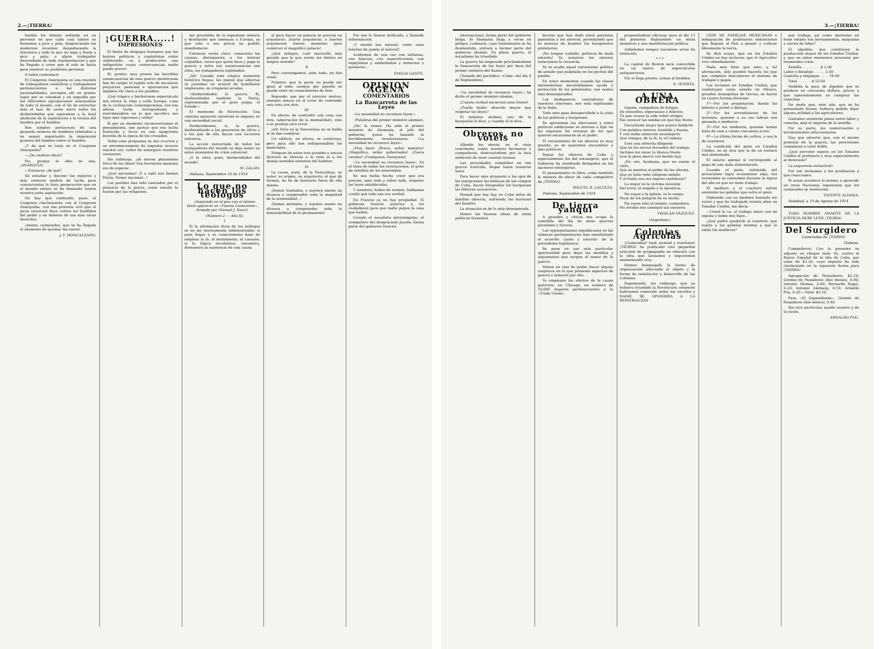2.—¡TIERRA!
fundan los ideales soñando en un porvenir en que cada cual labore su bienestar a pico y pala, despreciando los modernos inventos, despedazando la literatura y todo lo que no sepa y huela a pico y pala; o algún trabajador desconfiado de toda representación y que ha llegado a creer que él solo se basta para resolver su problema personal.
A todos contestaré:
El Congreso Anarquista es una reunión de trabajadores científicos y trabajadores pertenecientes a las distintas nacionalidades, enviados allí en primer lugar por su voluntad y en segundo por las diferentes agrupaciones anarquistas de todo el mundo, con el fin de estrechar más el lazo de unión entre todos los desheredados que aspiramos a la total abolición de la explotación y la tiranía del hombre por el hombre.
Son simples portavoces de una pequeña minoría de hombres rebelados a no seguir soportando la imposición grosera del hombre sobre el hombre.
¿Y de qué se trata en el Congreso Anarquista?
—¿De unificar ideas?
No, porque la idea es una, ¡ANARQUÍA!
—Entonces ¿de qué?
De estudiar y discutir los mejores y más certeros medios de lucha para contrarrestar la fiera persecución que en el mundo entero se ha desatado contra nuestra justa aspiración.
No hay que confundir, pues, el Congreso charlatanista con el Congreso Anarquista, con esa protesta viril que el paria universal hace contra los bandidos del poder y en defensa de sus más caros derechos.
¡Animo, camaradas, que se ha llegado el momento de quemar las naves!
J. F. MONCALEANO.
¡GUERRA.....!
IMPRESIONES
El festín de despojos humanos que los buitres políticos y capitalistas están celebrando, va a producirles una indigestión cuyas consecuencias nadie puede prever.
Sí, pronto, muy pronto las horribles consecuencias de esta guerra monstruosa han de rasgar el tupido velo de seculares prejuicios, pasiones e ignorancias que impiden ver claro a los pueblos.
¡Qué trágico y bochornoso espectáculo nos ofrece la vieja y culta Europa, cuna de la civilización contemporánea, con esa odiosa lucha retrogradante y exterminadora en la que sacrifica sus hijos más vigorosos y útiles!
Si por un momento reconcentramos el pensamiento, nos parece que esa lucha fratricida y feroz es una sangrienta leyenda de la época de los cruzados.
Todas esas preguntas se nos ocurren y un estremecimiento de angustia recorre nuestro ser, cubre de amargura nuestros corazones.
Sin embargo, ¡oh eterno platonismo lírico de las ideas! Esa horrorosa matanza era de esperar.
¿Qué sarcasmo! ¡Y a todo eso llaman Patria, Honor nacional...!
Los pueblos han sido castrados por el prejuicio de la patria, como antaño lo fueron por las religiones.
ser precedida de la espantosa miseria y desolación que amenaza a Europa, ya que sólo a ese precio ha podido manifestarse.
Entonces verán claro: conocerán las causas; distinguirán a los buitres culpables; verán que quien hace y paga la guerra y sufre sus consecuencias son ellos, los trabajadores explotados.
¡Ah! Cuando este trágico momento histórico llegue, las manos que abiertas se juntaban en actitud de humillante implorante, se crisparán airadas.
«Desheredados: la guerra. Sí, desheredados también la Patria, representada por el gran pulpo, el Estado.»
El momento de Revolución. Una violenta agitación universal se impone; es una necesidad social.
Desheredemos, sí, la guerra, desheredando a los guerreros de oficio y a los que de ella hacen una lucrativa industria.
La acción concertada de todos los trabajadores del mundo se deja sentir en estos momentos de crisis universal.
¡A la obra, pues, desheredados del mundo!
M. GALÁN.
Habana, Septiembre 10 de 1914
Lo que no hacen los teólogos
(Inspirado en el que con el mismo título apareció en «Fuerza Consciente», firmado por Manuel J. Sauri).
(Número 2 — Año II).
I
Si la afirmación dicta de los teólogos es en ser eternamente indemostrable; si para llegar a su conocimiento hase de emplear la fe, el sentimiento, el corazón; si la lógica escolástica, casuística, demuestra la existencia de una causa.
al para hacer un palacio se precisó un arquitecto, ¡fuerte arquitecto, o fuertes arquitectos fueron menester para construir el magnífico palacio!
¿Qué milagro, cuál maravilla más grande que lo que existe sin límites en ningún sentido?
II
Pero convengamos, ante todo, en dos cosas.
Primero: que la parte no puede ser igual al todo; aunque por aquella se pueda venir en conocimiento de éste.
Segundo: que por el anterior motivo, siempre estuvo en el error de confundir una cosa con otra.
III
En efecto; de confundir una cosa con otra, (aberración de la mentalidad), vino o se produjo otro error.
¡Ah! Pero en la Naturaleza no se habla ni se dan nombres.
Un edificio, en efecto, se construye, pero para ello son indispensables los materiales.
Ninguno de estos tres grandes y únicos factores se ofrecen a la vista ni a los demás sentidos externos del hombre.
IV
La causa, pues, de la Naturaleza, su autor, su origen, su arquitecto, el que dá formas, no ha de buscarse fuera de ella misma.
¡Somos limitados, y nuestra mente no alcanza a comprender toda la magnitud de la inmensidad...!
¡Somos mortales, y nuestra mente no alcanza a comprender toda la inmutabilidad de lo permanente!
Por eso lo hemos deificado, y llamado sobrenatural.
¡Y siendo tan natural, como unas lonchas de jamón al natural!
Acabemos de una vez con sofismas, con falacias, con supersticiones, con espejismos y simbolismos y misterios y quimeras...
EMILIO GANTE.
OPINION AGENA
COMENTARIOS
La Bancarrota de las Leyes
«La necesidad no reconoce leyes.»
(Palabras del primer ministro alemán).
¡Ah! la teneis. Ha sido el primer ministro de Alemania, el jefe del gobierno, quien ha lanzado la terriblemente revolucionaria: «La necesidad no reconoce leyes».
¡Muy bien! ¡Bravo, señor ministro! ¡Magnífico, señor gobernante! ¡Fuera caretas! ¡Franqueza, franqueza!
«La necesidad no reconoce leyes». Es el lema de todas las revoluciones, el grito de rebeldía de los miserables.
Se nos había hecho creer que era preciso, ante todo y sobre todo, respetar las leyes establecidas.
Y nosotros, bobos de remate, hablamos creído que todo eso era verdad.
En Francia ya no hay propiedad. El gobierno francés autoriza a los ciudadanos para que nadie pague la casa que habita.
Gurado el socialista intransigente, el compañero del desgraciado Jaurés, forma parte del gobierno francés.
3.—¡TIERRA!
internacional, forma parte del gobierno belga. Si Alemania llega a verse en peligro, Liebneck, cuyo fusilamiento se ha desmentido, entrará a formar parte del gobierno alemán. En plena guerra, el socialismo ha triunfado.
La guerra ha empezado proclamándose la bancarrota de las leyes por boca del primer ministro del Kaiser.
(Tomado del periódico «Cuba» del día 4 de Septiembre).
«La necesidad no reconoce leyes», ha dicho el primer ministro alemán.
¡Cuánta verdad encierran esas frases!
¿Puede haber absurdo mayor que respetar las leyes?
El ministro alemán, uno de la burguesía lo dice, y cuando él lo dice...
Obreros, no votéis
Allende los mares, en el viejo continente, están nuestros hermanos y compañeros, destruyéndose por la loca ambición de unos cuantos tiranos.
Las atrocidades cometidas en esa guerra fraticida, llegan hasta nuestros lares.
Para hacer más atrayente a los ojos de los inmigrantes las bellezas de los campos de Cuba, hacen fotografiar los burgueses las fábricas azucareras.
Pensad que hoy hay en Cuba miles de familias obreras, sufriendo los horrores del hambre.
La situación es de lo más desesperada.
Vemos las buenas obras de estos políticos farsantes.
lección que han dado estos patriotas paniestas a los obreros, permitiendo que se mueran de hambre los harapientos proletarios.
¡No tengan cuidado, políticos de mala entraña! Ya nosotros los obreros tomaremos la revancha.
Ya se acabó aquel entusiasmo político de antaño que palpitaba en los pechos del pueblo.
En estos momentos cuando las clases menesterosas necesitábamos ayuda y protección de los potentados, nos vemos más desamparados.
Los bodegueros, castradores de nuestros intereses, nos está explotando de lo lindo.
Todo esto pasa desapercibido a la vista de los políticos y burgueses.
Se aproximan las elecciones y estos políticos ambiciosos se atreven a fijar en las esquinas los retratos de los que quieren encaramarse en el poder.
El retraimiento de los obreros es muy grande; ya no queremos encumbrar a más políticos.
Sepan los obreros de Cuba y especialmente los del extrangero, que el Gobierno ha nombrado delegados en las naciones extranjeras.
El pensamiento es libre, como también la manera de obrar de cada compañero de ¡TIERRA!
MIGUEL B. LALUEZA.
Pedroso, Septiembre de 1914
De tierra yanqui
A grandes y chicos nos ocupa la comidilla del día de estas guerras presentes y futuras.
Los representantes republicanos en las cámaras parlamentarias han manifestado el acuerdo «justo y natural» de la precedente legislatura.
Se pone en uso esta particular oportunidad para dejar las medidas y argumentos que surgen el temor de la guerra.
Vamos en vías de poder hacer alguna conjetura en lo que presente aspectos de guerra o temores por ella.
Ya empiezan los efectos de la causa guerrera; en Chicago, en número de 10,000 mujeres pertenecientes a la «Trade Unión».
proponiéndose efectuar para el día 13 del presente Septiembre un mitin monstruo y una manifestación pública.
Anhelamos tengan sucesivos actos de imitación.
* * *
La capital de Boston será convertida en un teatro de espectáculos antiguerreros.
Por si llega pronto, armas al hombro.
R. HUERTA.
A UNA OBRERA
Oyeme, compañera de fatigas,
De ensueños, esperanzas y dolores;
Tú que cruzas la vida sobre ortigas
Sin conocer las sendas en que hay flores.
Escúchame mujer que quiero hablarte
Con palabra sincera, humilde y buena,
Y con noble intención aconsejarte
Que rompas, de la fé, la vil cadena.
Eres una obrerita diligente
Que en los surcos fecundos del trabajo,
Inclinas sin cesar tu blanca frente
Que la pena marcó con hondo tajo.
¡No vés, hermana, que no existe el cielo,
Que es mentira el poder de las alturas,
Que es falso todo religioso anhelo
Y el fraile con sus negras vestiduras?
La mujer es la víctima inocente
Del error, el engaño y la injusticia.
No vayas a la iglesia, te lo ruego;
Huye de los peligros de su noche.
Na vayas más al templo, compañera,
No olvides mis consejos tan sinceros.
FROILÁN VÁZQUEZ.
(Argentino.)
Colonias Agrícolas
¡Camaradas! leed, pensad y resolveos! ¡TIERRA! ha publicado tres pequeños artículos de propaganda en relación con la idea que lanzamos y seguiremos manteniendo viva.
Hemos bosquejado la forma de organización adecuada al objeto y la forma de instalación y desarrollo de las Colonias.
Suponiendo, sin embargo, que ya hubiera triunfado la Revolución; entonces habríamos removido todos los escollos y NADIE SE OPONDRÍA A LA REPATRIACIÓN
CIÓN DE FAMILIAS MEXICANAS e inmigración de proletarios industriosos que lleguen al País a poseer y cultivar libremente la tierra.
Se dirá acaso, que en los Estados Unidos no hay esclavos; que el Agricultor vive cómodamente.
Nada más falso que esto; y, tal afirmación, sólo pueden hacerla los que por completo desconocen el sistema de trabajos y pagos.
Los terrenos en Estados Unidos, que constituyen como antaño en México, grandes monopolios de tierras, se hacen en cuatro formas diversas:
1º—Por los propietarios, dando las labores a jornal o destajo.
2º—Por los arrendatarios de los terrenos, quienes a su vez labran con peonada o medieros.
3º—Por los medieros, quienes toman lotes de cien a ciento cincuenta acres.
4º—La última forma de cultivo, o sea la de cuarteros.
La condición del peón en Estados Unidos, no es otra que la de un esclavo mal alimentado.
El salario apenas si corresponde al pago de una mala alimentación.
Cuando el peón, sufriendo mil privaciones logra economizar algo, sus economías se consumen durante la época del año en que no tiene trabajo.
El mediero y el cuartero sufren asimismo las gabelas que sufre el peón.
Habiendo con un mediero honrado sin vicios y que ha trabajado treinta años en Estados Unidos, me decía:
—Usted lo ve: al trabajo entro con mi esposa y todos mis hijos...
¿Qué podrá quedarle al cuartero, que sujeto a las gabelas mismas a que lo están los medieros?
que trabaja, así como mantener en buen estado sus herramientas, máquinas y carros de labor?
El algodón, que constituye la producción mayor de los Estados Unidos, y que en estos momentos atraviesa por tremendas crisis.
Semilla . . . . . . . . $ 2.00
Labor y desahije . . . . . 5.00
Cosecha y empaque . . . . 16.00
Total . . . . . . $ 23.00
Vendida la paca de algodón que se produce en cincuenta dollars, precio a que aparentemente se compran las cosechas.
De modo que, este año, que se ha presentado bueno, hubiera podido dejar alguna utilidad a los agricultores.
Gastados veintitrés pesos entre labor y cosecha, más el importe de la semilla.
Por su parte, los comerciantes o terratenientes refaccionarios.
Hay que advertir que, con el mismo pretexto de la guerra, las provisiones comienzan a valer doble.
¿Qué porvenir espera en los Estados Unidos al proletario y muy especialmente al mexicano?
La asquerosa esclavitud!
Por eso invitamos a los proletarios a que reaccionen.
Si acaso acontece lo mismo, o parecido en otras Naciones, esperamos que los camaradas se resolverán.
VICENTE ALDANA.
Rosebud, a 19 de Agosto de 1914
TODO HOMBRE AMANTE DE LA JUSTICIA DEBE LEER ¡TIERRA!
Del Surgidero
Camaradas de ¡TIERRA!
Habana.
Compañeros: Con la presente os adjunto un cheque núm. 42, contra el Banco Español de la Isla de Cuba, por valor de $3.50, cuyo importe ha sido recolectado en la siguiente forma para ¡TIERRA!
Agrupación de Pescadores, $2.10; Gremio de Panaderos (dos meses), 0.80; Antonio Homan, 0.60; Bernardo Seguí, 0.20; Antonio Alemany, 0.10; Arnaldo Pou, 0.20.—Total: $3.10.
Para «El Dependiente», Gremio de Panaderos (dos meses), 0.40.
Sin otro particular, quedo vuestro y de la causa.
ARNALDO POU.